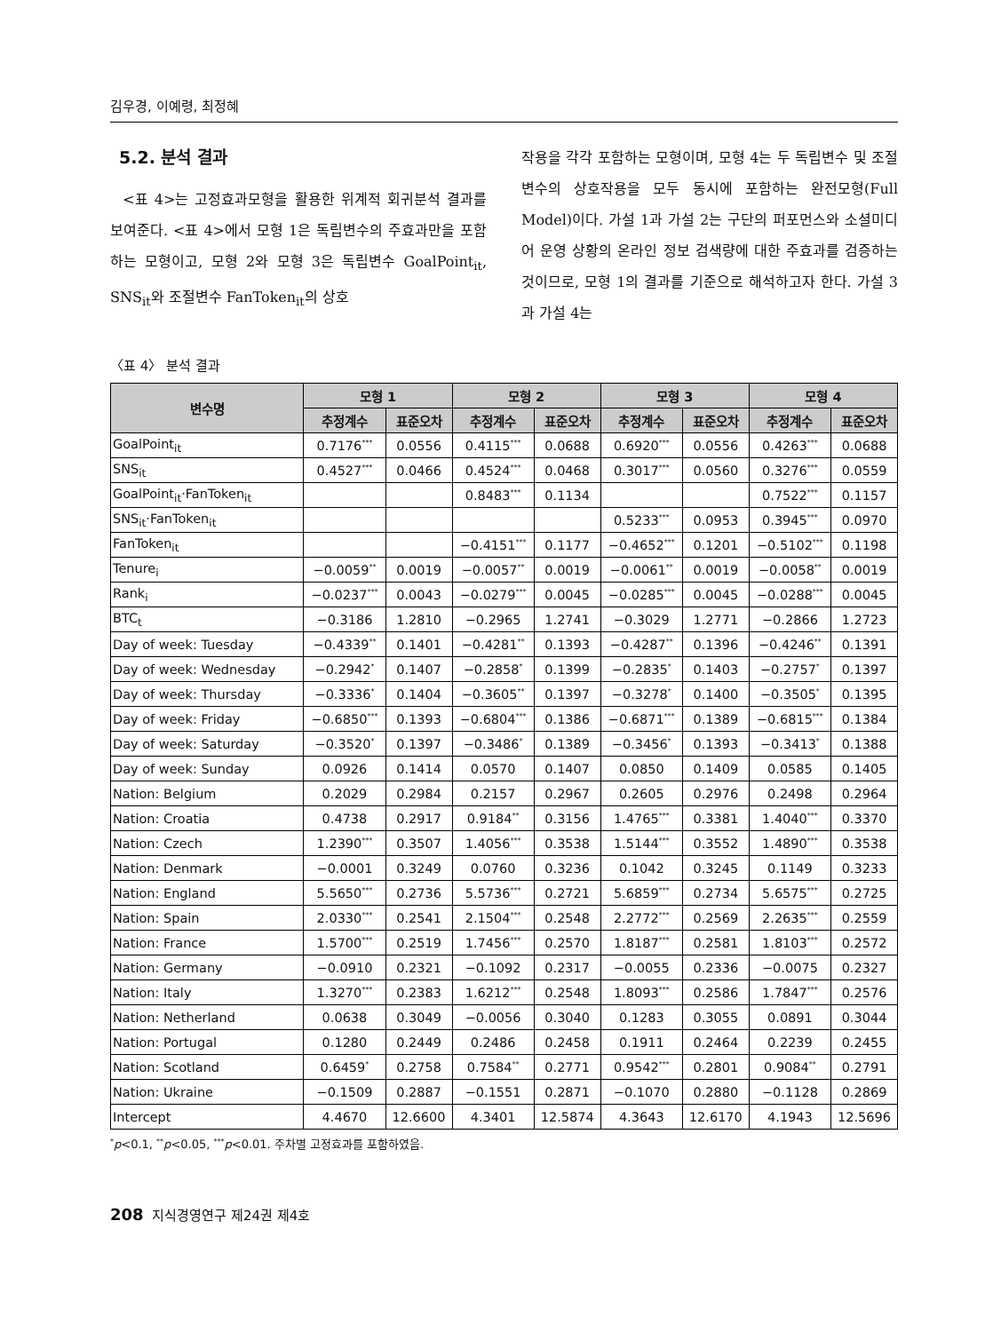김우경, 이예령, 최정혜
5.2. 분석 결과
<표 4>는 고정효과모형을 활용한 위계적 회귀분석 결과를 보여준다. <표 4>에서 모형 1은 독립변수의 주효과만을 포함하는 모형이고, 모형 2와 모형 3은 독립변수 GoalPoint<sub>it</sub>, SNS<sub>it</sub>와 조절변수 FanToken<sub>it</sub>의 상호
작용을 각각 포함하는 모형이며, 모형 4는 두 독립변수 및 조절변수의 상호작용을 모두 동시에 포함하는 완전모형(Full Model)이다. 가설 1과 가설 2는 구단의 퍼포먼스와 소셜미디어 운영 상황의 온라인 정보 검색량에 대한 주효과를 검증하는 것이므로, 모형 1의 결과를 기준으로 해석하고자 한다. 가설 3과 가설 4는
〈표 4〉 분석 결과
| 변수명 | 모형 1 | | 모형 2 | | 모형 3 | | 모형 4 | |
| --- | --- | --- | --- | --- | --- | --- | --- | --- |
| | 추정계수 | 표준오차 | 추정계수 | 표준오차 | 추정계수 | 표준오차 | 추정계수 | 표준오차 |
| GoalPoint<sub>it</sub> | 0.7176<sup>***</sup> | 0.0556 | 0.4115<sup>***</sup> | 0.0688 | 0.6920<sup>***</sup> | 0.0556 | 0.4263<sup>***</sup> | 0.0688 |
| SNS<sub>it</sub> | 0.4527<sup>***</sup> | 0.0466 | 0.4524<sup>***</sup> | 0.0468 | 0.3017<sup>***</sup> | 0.0560 | 0.3276<sup>***</sup> | 0.0559 |
| GoalPoint<sub>it</sub>·FanToken<sub>it</sub> | | | 0.8483<sup>***</sup> | 0.1134 | | | 0.7522<sup>***</sup> | 0.1157 |
| SNS<sub>it</sub>·FanToken<sub>it</sub> | | | | | 0.5233<sup>***</sup> | 0.0953 | 0.3945<sup>***</sup> | 0.0970 |
| FanToken<sub>it</sub> | | | −0.4151<sup>***</sup> | 0.1177 | −0.4652<sup>***</sup> | 0.1201 | −0.5102<sup>***</sup> | 0.1198 |
| Tenure<sub>i</sub> | −0.0059<sup>**</sup> | 0.0019 | −0.0057<sup>**</sup> | 0.0019 | −0.0061<sup>**</sup> | 0.0019 | −0.0058<sup>**</sup> | 0.0019 |
| Rank<sub>i</sub> | −0.0237<sup>***</sup> | 0.0043 | −0.0279<sup>***</sup> | 0.0045 | −0.0285<sup>***</sup> | 0.0045 | −0.0288<sup>***</sup> | 0.0045 |
| BTC<sub>t</sub> | −0.3186 | 1.2810 | −0.2965 | 1.2741 | −0.3029 | 1.2771 | −0.2866 | 1.2723 |
| Day of week: Tuesday | −0.4339<sup>**</sup> | 0.1401 | −0.4281<sup>**</sup> | 0.1393 | −0.4287<sup>**</sup> | 0.1396 | −0.4246<sup>**</sup> | 0.1391 |
| Day of week: Wednesday | −0.2942<sup>*</sup> | 0.1407 | −0.2858<sup>*</sup> | 0.1399 | −0.2835<sup>*</sup> | 0.1403 | −0.2757<sup>*</sup> | 0.1397 |
| Day of week: Thursday | −0.3336<sup>*</sup> | 0.1404 | −0.3605<sup>**</sup> | 0.1397 | −0.3278<sup>*</sup> | 0.1400 | −0.3505<sup>*</sup> | 0.1395 |
| Day of week: Friday | −0.6850<sup>***</sup> | 0.1393 | −0.6804<sup>***</sup> | 0.1386 | −0.6871<sup>***</sup> | 0.1389 | −0.6815<sup>***</sup> | 0.1384 |
| Day of week: Saturday | −0.3520<sup>*</sup> | 0.1397 | −0.3486<sup>*</sup> | 0.1389 | −0.3456<sup>*</sup> | 0.1393 | −0.3413<sup>*</sup> | 0.1388 |
| Day of week: Sunday | 0.0926 | 0.1414 | 0.0570 | 0.1407 | 0.0850 | 0.1409 | 0.0585 | 0.1405 |
| Nation: Belgium | 0.2029 | 0.2984 | 0.2157 | 0.2967 | 0.2605 | 0.2976 | 0.2498 | 0.2964 |
| Nation: Croatia | 0.4738 | 0.2917 | 0.9184<sup>**</sup> | 0.3156 | 1.4765<sup>***</sup> | 0.3381 | 1.4040<sup>***</sup> | 0.3370 |
| Nation: Czech | 1.2390<sup>***</sup> | 0.3507 | 1.4056<sup>***</sup> | 0.3538 | 1.5144<sup>***</sup> | 0.3552 | 1.4890<sup>***</sup> | 0.3538 |
| Nation: Denmark | −0.0001 | 0.3249 | 0.0760 | 0.3236 | 0.1042 | 0.3245 | 0.1149 | 0.3233 |
| Nation: England | 5.5650<sup>***</sup> | 0.2736 | 5.5736<sup>***</sup> | 0.2721 | 5.6859<sup>***</sup> | 0.2734 | 5.6575<sup>***</sup> | 0.2725 |
| Nation: Spain | 2.0330<sup>***</sup> | 0.2541 | 2.1504<sup>***</sup> | 0.2548 | 2.2772<sup>***</sup> | 0.2569 | 2.2635<sup>***</sup> | 0.2559 |
| Nation: France | 1.5700<sup>***</sup> | 0.2519 | 1.7456<sup>***</sup> | 0.2570 | 1.8187<sup>***</sup> | 0.2581 | 1.8103<sup>***</sup> | 0.2572 |
| Nation: Germany | −0.0910 | 0.2321 | −0.1092 | 0.2317 | −0.0055 | 0.2336 | −0.0075 | 0.2327 |
| Nation: Italy | 1.3270<sup>***</sup> | 0.2383 | 1.6212<sup>***</sup> | 0.2548 | 1.8093<sup>***</sup> | 0.2586 | 1.7847<sup>***</sup> | 0.2576 |
| Nation: Netherland | 0.0638 | 0.3049 | −0.0056 | 0.3040 | 0.1283 | 0.3055 | 0.0891 | 0.3044 |
| Nation: Portugal | 0.1280 | 0.2449 | 0.2486 | 0.2458 | 0.1911 | 0.2464 | 0.2239 | 0.2455 |
| Nation: Scotland | 0.6459<sup>*</sup> | 0.2758 | 0.7584<sup>**</sup> | 0.2771 | 0.9542<sup>***</sup> | 0.2801 | 0.9084<sup>**</sup> | 0.2791 |
| Nation: Ukraine | −0.1509 | 0.2887 | −0.1551 | 0.2871 | −0.1070 | 0.2880 | −0.1128 | 0.2869 |
| Intercept | 4.4670 | 12.6600 | 4.3401 | 12.5874 | 4.3643 | 12.6170 | 4.1943 | 12.5696 |
<sup>*</sup> p<0.1, <sup>**</sup>p<0.05, <sup>***</sup>p<0.01. 주차별 고정효과를 포함하였음.
208 지식경영연구 제24권 제4호